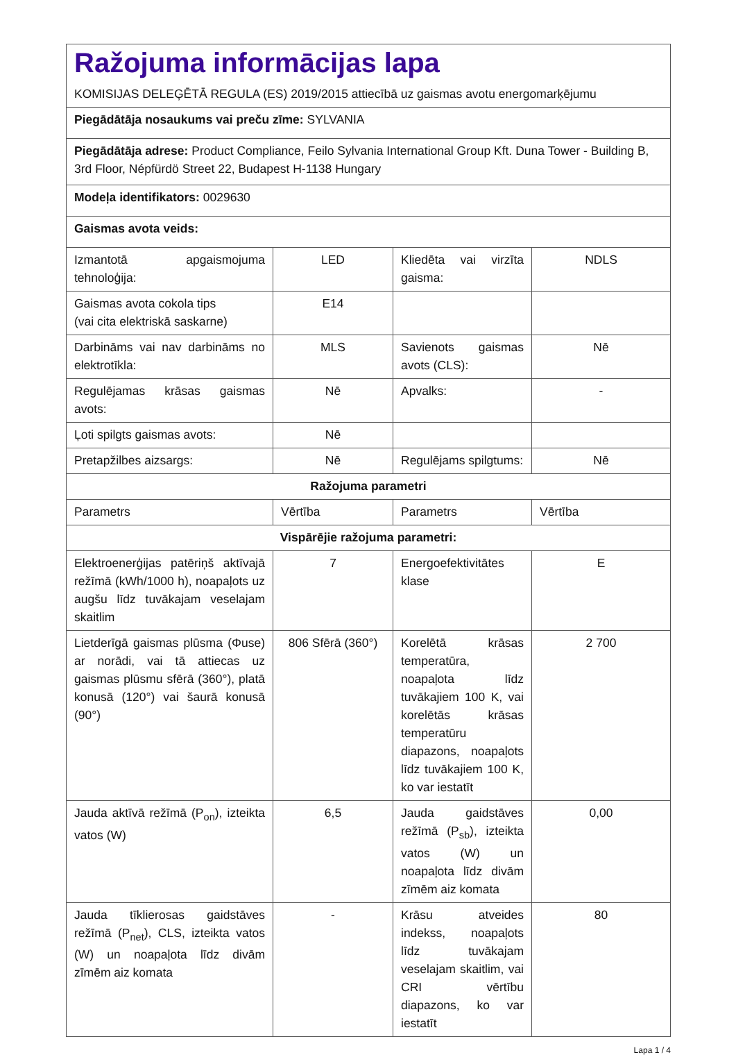| Ražojuma informācijas lapa KOMISIJAS DELEĢĒTĀ REGULA (ES) 2019/2015 attiecībā uz gaismas avotu energomarķējumu | | | |
| Piegādātāja nosaukums vai preču zīme: SYLVANIA | | | |
| Piegādātāja adrese: Product Compliance, Feilo Sylvania International Group Kft. Duna Tower - Building B, 3rd Floor, Népfürdö Street 22, Budapest H-1138 Hungary | | | |
| Modeļa identifikators: 0029630 | | | |
| Gaismas avota veids: | | | |
| Izmantotā apgaismojuma tehnoloģija: | LED | Kliedēta vai virzīta gaisma: | NDLS |
| Gaismas avota cokola tips (vai cita elektriskā saskarne) | E14 | | |
| Darbināms vai nav darbināms no elektrotīkla: | MLS | Savienots gaismas avots (CLS): | Nē |
| Regulējamas krāsas gaismas avots: | Nē | Apvalks: | - |
| Ļoti spilgts gaismas avots: | Nē | | |
| Pretapžilbes aizsargs: | Nē | Regulējams spilgtums: | Nē |
| Ražojuma parametri | | | |
| Parametrs | Vērtība | Parametrs | Vērtība |
| Vispārējie ražojuma parametri: | | | |
| Elektroenerģijas patēriņš aktīvajā režīmā (kWh/1000 h), noapaļots uz augšu līdz tuvākajam veselajam skaitlim | 7 | Energoefektivitātes klase | E |
| Lietderīgā gaismas plūsma (Φuse) ar norādi, vai tā attiecas uz gaismas plūsmu sfērā (360°), platā konusā (120°) vai šaurā konusā (90°) | 806 Sfērā (360°) | Korelētā krāsas temperatūra, noapaļota līdz tuvākajiem 100 K, vai korelētās krāsas temperatūru diapazons, noapaļots līdz tuvākajiem 100 K, ko var iestatīt | 2 700 |
| Jauda aktīvā režīmā (P<sub>on</sub>), izteikta vatos (W) | 6,5 | Jauda gaidstāves režīmā (P<sub>sb</sub>), izteikta vatos (W) un noapaļota līdz divām zīmēm aiz komata | 0,00 |
| Jauda tīklierosas gaidstāves režīmā (P<sub>net</sub>), CLS, izteikta vatos (W) un noapaļota līdz divām zīmēm aiz komata | - | Krāsu atveides indekss, noapaļots līdz tuvākajam veselajam skaitlim, vai CRI vērtību diapazons, ko var iestatīt | 80 |
Lapa 1 / 4